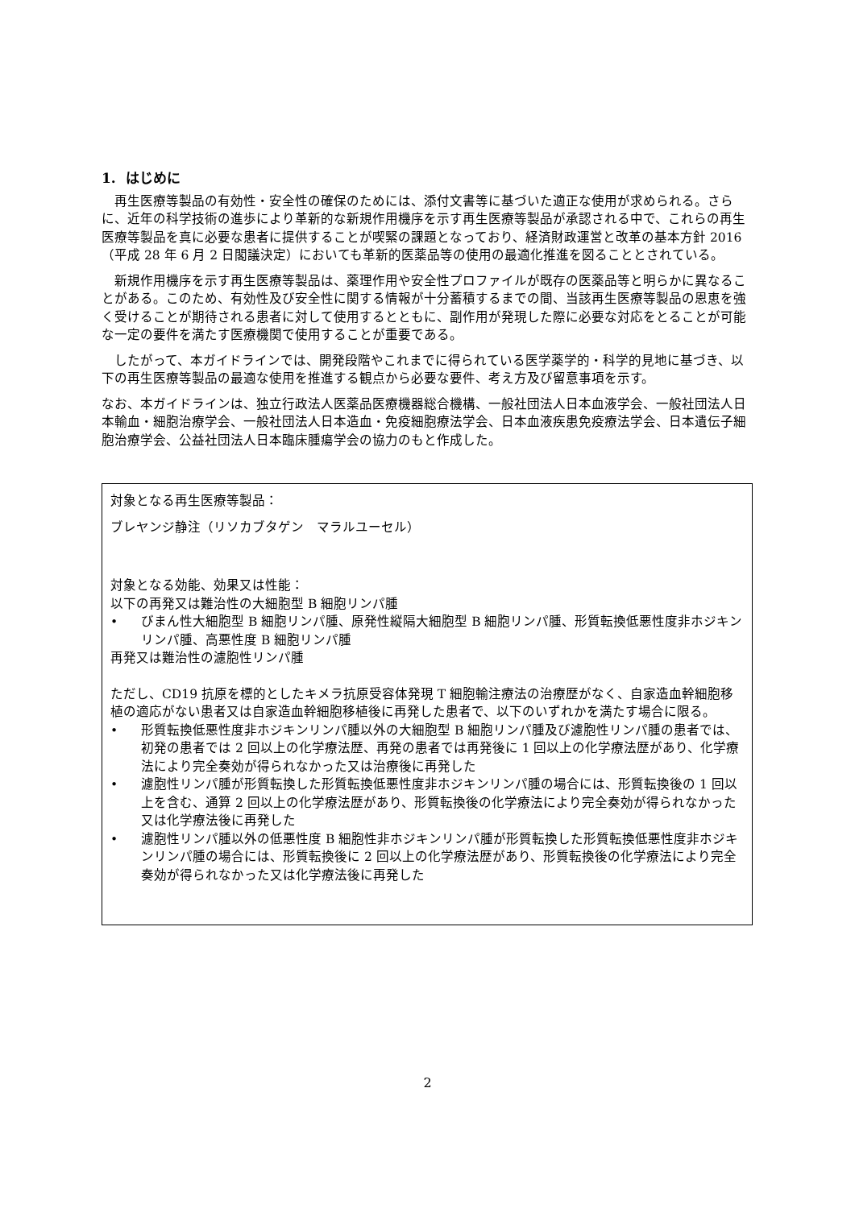1. はじめに
再生医療等製品の有効性・安全性の確保のためには、添付文書等に基づいた適正な使用が求められる。さらに、近年の科学技術の進歩により革新的な新規作用機序を示す再生医療等製品が承認される中で、これらの再生医療等製品を真に必要な患者に提供することが喫緊の課題となっており、経済財政運営と改革の基本方針 2016（平成 28 年 6 月 2 日閣議決定）においても革新的医薬品等の使用の最適化推進を図ることとされている。
新規作用機序を示す再生医療等製品は、薬理作用や安全性プロファイルが既存の医薬品等と明らかに異なることがある。このため、有効性及び安全性に関する情報が十分蓄積するまでの間、当該再生医療等製品の恩恵を強く受けることが期待される患者に対して使用するとともに、副作用が発現した際に必要な対応をとることが可能な一定の要件を満たす医療機関で使用することが重要である。
したがって、本ガイドラインでは、開発段階やこれまでに得られている医学薬学的・科学的見地に基づき、以下の再生医療等製品の最適な使用を推進する観点から必要な要件、考え方及び留意事項を示す。
なお、本ガイドラインは、独立行政法人医薬品医療機器総合機構、一般社団法人日本血液学会、一般社団法人日本輸血・細胞治療学会、一般社団法人日本造血・免疫細胞療法学会、日本血液疾患免疫療法学会、日本遺伝子細胞治療学会、公益社団法人日本臨床腫瘍学会の協力のもと作成した。
対象となる再生医療等製品：
ブレヤンジ静注（リソカブタゲン　マラルユーセル）
対象となる効能、効果又は性能：
以下の再発又は難治性の大細胞型 B 細胞リンパ腫
• びまん性大細胞型 B 細胞リンパ腫、原発性縦隔大細胞型 B 細胞リンパ腫、形質転換低悪性度非ホジキンリンパ腫、高悪性度 B 細胞リンパ腫
再発又は難治性の濾胞性リンパ腫
ただし、CD19 抗原を標的としたキメラ抗原受容体発現 T 細胞輸注療法の治療歴がなく、自家造血幹細胞移植の適応がない患者又は自家造血幹細胞移植後に再発した患者で、以下のいずれかを満たす場合に限る。
• 形質転換低悪性度非ホジキンリンパ腫以外の大細胞型 B 細胞リンパ腫及び濾胞性リンパ腫の患者では、初発の患者では 2 回以上の化学療法歴、再発の患者では再発後に 1 回以上の化学療法歴があり、化学療法により完全奏効が得られなかった又は治療後に再発した
• 濾胞性リンパ腫が形質転換した形質転換低悪性度非ホジキンリンパ腫の場合には、形質転換後の 1 回以上を含む、通算 2 回以上の化学療法歴があり、形質転換後の化学療法により完全奏効が得られなかった又は化学療法後に再発した
• 濾胞性リンパ腫以外の低悪性度 B 細胞性非ホジキンリンパ腫が形質転換した形質転換低悪性度非ホジキンリンパ腫の場合には、形質転換後に 2 回以上の化学療法歴があり、形質転換後の化学療法により完全奏効が得られなかった又は化学療法後に再発した
2